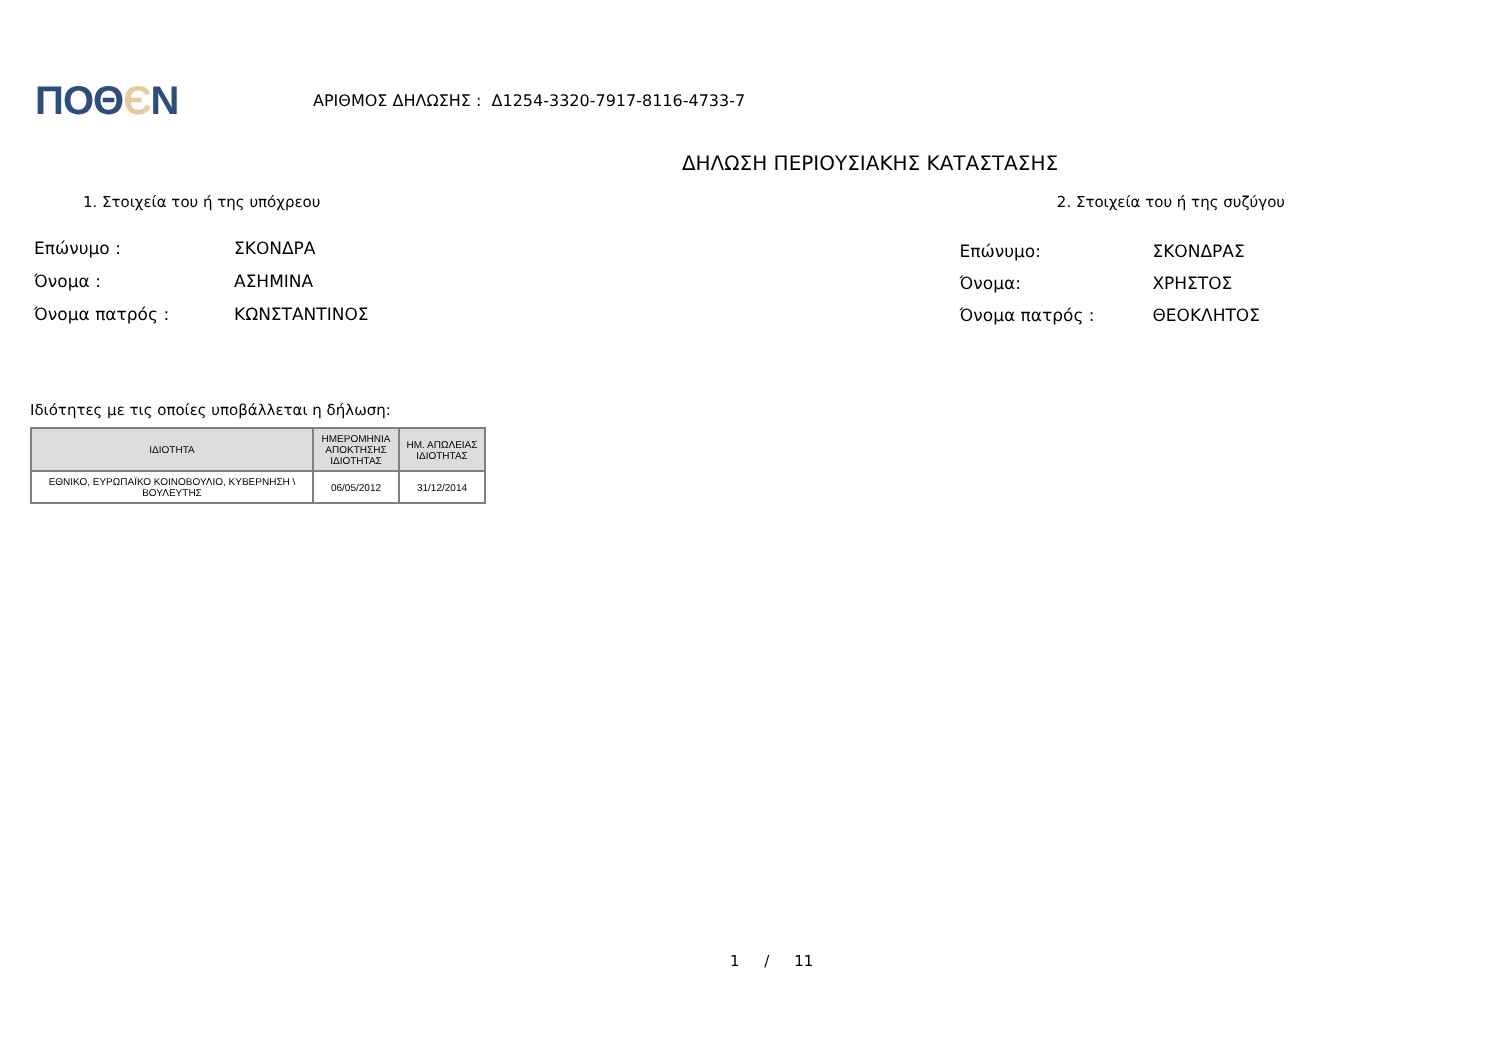ΠΟΘЄΝ
ΑΡΙΘΜΟΣ ΔΗΛΩΣΗΣ : Δ1254-3320-7917-8116-4733-7
ΔΗΛΩΣΗ ΠΕΡΙΟΥΣΙΑΚΗΣ ΚΑΤΑΣΤΑΣΗΣ
1. Στοιχεία του ή της υπόχρεου 2. Στοιχεία του ή της συζύγου
| Επώνυμο : | ΣΚΟΝΔΡΑ |
| Όνομα : | ΑΣΗΜΙΝΑ |
| Όνομα πατρός : | ΚΩΝΣΤΑΝΤΙΝΟΣ |
| Επώνυμο: | ΣΚΟΝΔΡΑΣ |
| Όνομα: | ΧΡΗΣΤΟΣ |
| Όνομα πατρός : | ΘΕΟΚΛΗΤΟΣ |
Ιδιότητες με τις οποίες υποβάλλεται η δήλωση:
| ΙΔΙΟΤΗΤΑ | ΗΜΕΡΟΜΗΝΙΑ ΑΠΟΚΤΗΣΗΣ ΙΔΙΟΤΗΤΑΣ | ΗΜ. ΑΠΩΛΕΙΑΣ ΙΔΙΟΤΗΤΑΣ |
| --- | --- | --- |
| ΕΘΝΙΚΟ, ΕΥΡΩΠΑΪΚΟ ΚΟΙΝΟΒΟΥΛΙΟ, ΚΥΒΕΡΝΗΣΗ \ ΒΟΥΛΕΥΤΗΣ | 06/05/2012 | 31/12/2014 |
1 / 11